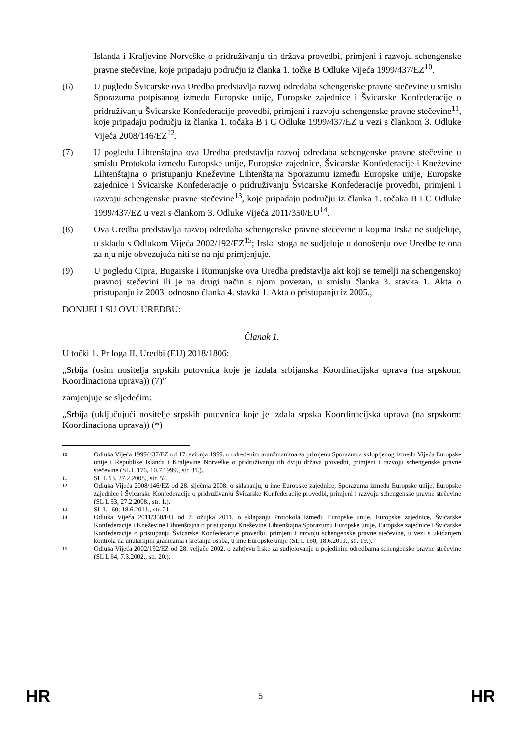Islanda i Kraljevine Norveške o pridruživanju tih država provedbi, primjeni i razvoju schengenske pravne stečevine, koje pripadaju području iz članka 1. točke B Odluke Vijeća 1999/437/EZ<sup>10</sup>.
(6) U pogledu Švicarske ova Uredba predstavlja razvoj odredaba schengenske pravne stečevine u smislu Sporazuma potpisanog između Europske unije, Europske zajednice i Švicarske Konfederacije o pridruživanju Švicarske Konfederacije provedbi, primjeni i razvoju schengenske pravne stečevine<sup>11</sup>, koje pripadaju području iz članka 1. točaka B i C Odluke 1999/437/EZ u vezi s člankom 3. Odluke Vijeća 2008/146/EZ<sup>12</sup>.
(7) U pogledu Lihtenštajna ova Uredba predstavlja razvoj odredaba schengenske pravne stečevine u smislu Protokola između Europske unije, Europske zajednice, Švicarske Konfederacije i Kneževine Lihtenštajna o pristupanju Kneževine Lihtenštajna Sporazumu između Europske unije, Europske zajednice i Švicarske Konfederacije o pridruživanju Švicarske Konfederacije provedbi, primjeni i razvoju schengenske pravne stečevine<sup>13</sup>, koje pripadaju području iz članka 1. točaka B i C Odluke 1999/437/EZ u vezi s člankom 3. Odluke Vijeća 2011/350/EU<sup>14</sup>.
(8) Ova Uredba predstavlja razvoj odredaba schengenske pravne stečevine u kojima Irska ne sudjeluje, u skladu s Odlukom Vijeća 2002/192/EZ<sup>15</sup>; Irska stoga ne sudjeluje u donošenju ove Uredbe te ona za nju nije obvezujuća niti se na nju primjenjuje.
(9) U pogledu Cipra, Bugarske i Rumunjske ova Uredba predstavlja akt koji se temelji na schengenskoj pravnoj stečevini ili je na drugi način s njom povezan, u smislu članka 3. stavka 1. Akta o pristupanju iz 2003. odnosno članka 4. stavka 1. Akta o pristupanju iz 2005.,
DONIJELI SU OVU UREDBU:
Članak 1.
U točki 1. Priloga II. Uredbi (EU) 2018/1806:
„Srbija (osim nositelja srpskih putovnica koje je izdala srbijanska Koordinacijska uprava (na srpskom: Koordinaciona uprava)) (7)”
zamjenjuje se sljedećim:
„Srbija (uključujući nositelje srpskih putovnica koje je izdala srpska Koordinacijska uprava (na srpskom: Koordinaciona uprava)) (*)
10
Odluka Vijeća 1999/437/EZ od 17. svibnja 1999. o određenim aranžmanima za primjenu Sporazuma sklopljenog između Vijeća Europske unije i Republike Islanda i Kraljevine Norveške o pridruživanju tih dviju država provedbi, primjeni i razvoju schengenske pravne stečevine (SL L 176, 10.7.1999., str. 31.).
11
SL L 53, 27.2.2008., str. 52.
12
Odluka Vijeća 2008/146/EZ od 28. siječnja 2008. o sklapanju, u ime Europske zajednice, Sporazuma između Europske unije, Europske zajednice i Švicarske Konfederacije o pridruživanju Švicarske Konfederacije provedbi, primjeni i razvoju schengenske pravne stečevine (SL L 53, 27.2.2008., str. 1.).
13
SL L 160, 18.6.2011., str. 21.
14
Odluka Vijeća 2011/350/EU od 7. ožujka 2011. o sklapanju Protokola između Europske unije, Europske zajednice, Švicarske Konfederacije i Kneževine Lihtenštajna o pristupanju Kneževine Lihtenštajna Sporazumu Europske unije, Europske zajednice i Švicarske Konfederacije o pristupanju Švicarske Konfederacije provedbi, primjeni i razvoju schengenske pravne stečevine, u vezi s ukidanjem kontrola na unutarnjim granicama i kretanju osoba, u ime Europske unije (SL L 160, 18.6.2011., str. 19.).
15
Odluka Vijeća 2002/192/EZ od 28. veljače 2002. o zahtjevu Irske za sudjelovanje u pojedinim odredbama schengenske pravne stečevine (SL L 64, 7.3.2002., str. 20.).
HR 5 HR